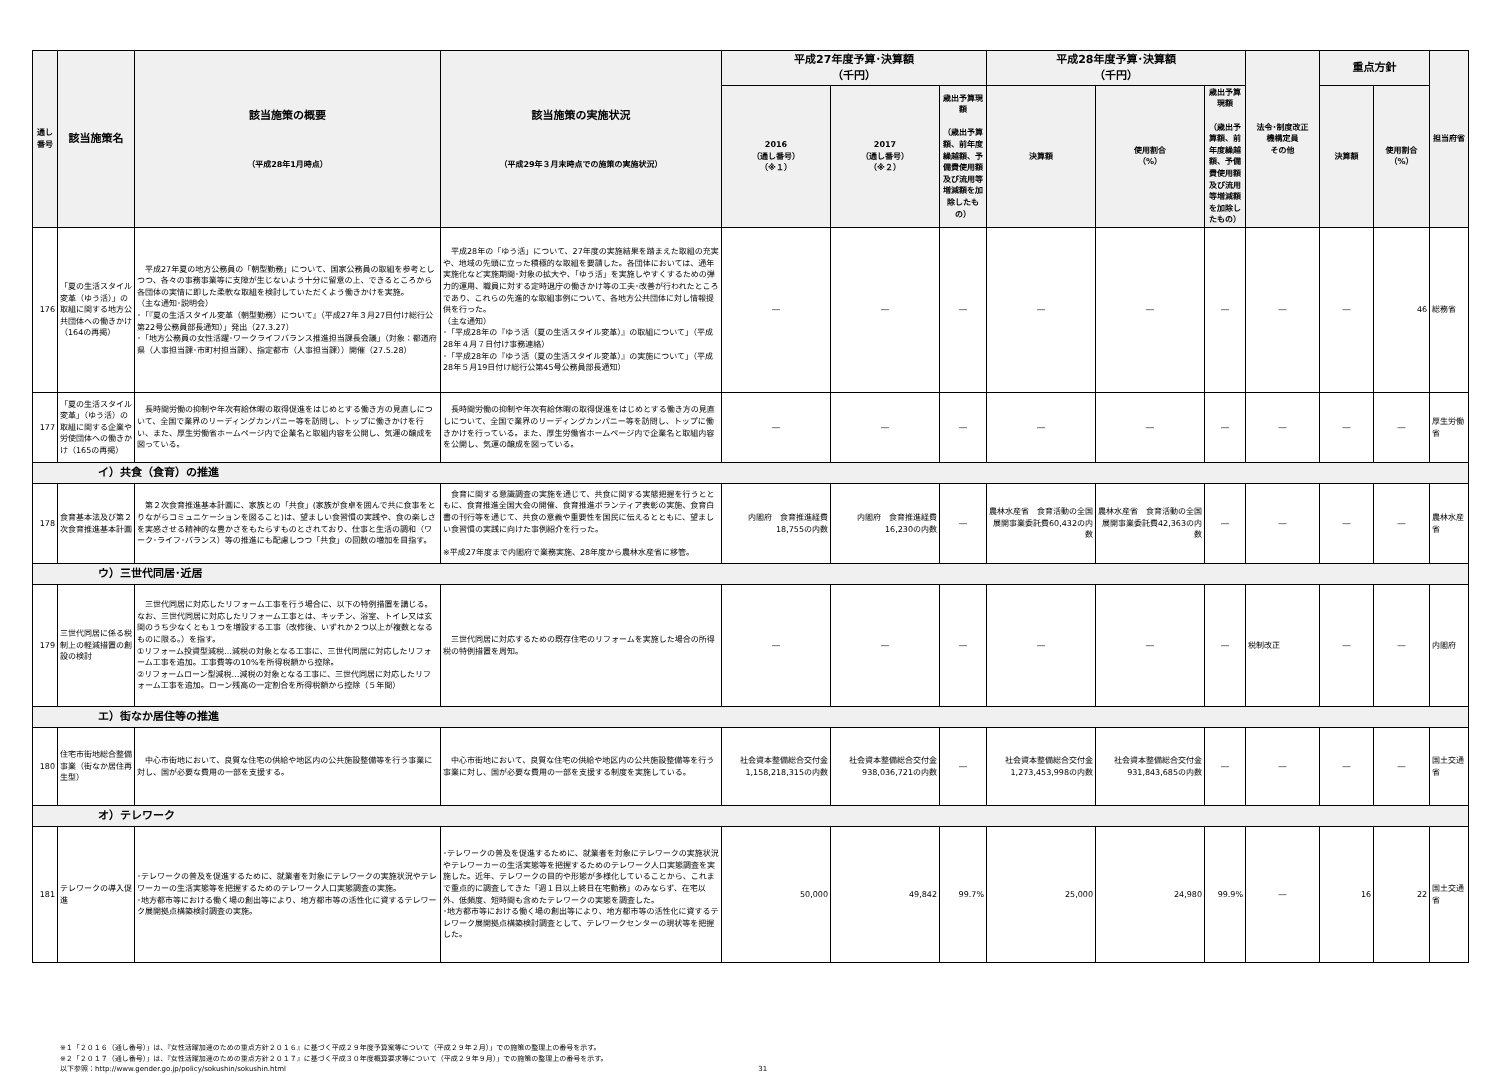| 通し番号 | 該当施策名 | 該当施策の概要 （平成28年1月時点） | 該当施策の実施状況 （平成29年３月末時点での施策の実施状況） | 平成27年度予算･決算額 （千円） | | | 平成28年度予算･決算額 （千円） | | | 法令･制度改正 機構定員 その他 | 重点方針 | | 担当府省 |
| --- | --- | --- | --- | --- | --- | --- | --- | --- | --- | --- | --- | --- | --- |
| | | | | 2016 （通し番号） （※１） | 2017 （通し番号） （※２） | | | | | | | | |
| | | | | | | 歳出予算現額 （歳出予算額、前年度繰越額、予備費使用額及び流用等増減額を加除したもの） | 決算額 | 使用割合 （%） | 歳出予算現額 （歳出予算額、前年度繰越額、予備費使用額及び流用等増減額を加除したもの） | | 決算額 | 使用割合 （%） | |
| 176 | 「夏の生活スタイル変革（ゆう活）」の取組に関する地方公共団体への働きかけ（164の再掲） | 平成27年夏の地方公務員の「朝型勤務」について、国家公務員の取組を参考としつつ、各々の事務事業等に支障が生じないよう十分に留意の上、できるところから各団体の実情に即した柔軟な取組を検討していただくよう働きかけを実施。 （主な通知･説明会） ･「『夏の生活スタイル変革（朝型勤務）について』（平成27年３月27日付け総行公第22号公務員部長通知）」発出（27.3.27） ･「地方公務員の女性活躍･ワークライフバランス推進担当課長会議」（対象：都道府県（人事担当課･市町村担当課）、指定都市（人事担当課））開催（27.5.28） | 平成28年の「ゆう活」について、27年度の実施結果を踏まえた取組の充実や、地域の先頭に立った積極的な取組を要請した。各団体においては、通年実施化など実施期間･対象の拡大や、「ゆう活」を実施しやすくするための弾力的運用、職員に対する定時退庁の働きかけ等の工夫･改善が行われたところであり、これらの先進的な取組事例について、各地方公共団体に対し情報提供を行った。 （主な通知） ･「平成28年の『ゆう活（夏の生活スタイル変革）』の取組について」（平成28年４月７日付け事務連絡） ･「平成28年の『ゆう活（夏の生活スタイル変革）』の実施について」（平成28年５月19日付け総行公第45号公務員部長通知） | ― | ― | ― | ― | ― | ― | ― | ― | 46 | 総務省 |
| 177 | 「夏の生活スタイル変革」（ゆう活）の取組に関する企業や労使団体への働きかけ（165の再掲） | 長時間労働の抑制や年次有給休暇の取得促進をはじめとする働き方の見直しについて、全国で業界のリーディングカンパニー等を訪問し、トップに働きかけを行い、また、厚生労働省ホームページ内で企業名と取組内容を公開し、気運の醸成を図っている。 | 長時間労働の抑制や年次有給休暇の取得促進をはじめとする働き方の見直しについて、全国で業界のリーディングカンパニー等を訪問し、トップに働きかけを行っている。また、厚生労働省ホームページ内で企業名と取組内容を公開し、気運の醸成を図っている。 | ― | ― | ― | ― | ― | ― | ― | ― | ― | 厚生労働省 |
| イ）共食（食育）の推進 | | | | | | | | | | | | | |
| 178 | 食育基本法及び第２次食育推進基本計画 | 第２次食育推進基本計画に、家族との「共食」(家族が食卓を囲んで共に食事をとりながらコミュニケーションを図ること)は、望ましい食習慣の実践や、食の楽しさを実感させる精神的な豊かさをもたらすものとされており、仕事と生活の調和（ワーク･ライフ･バランス）等の推進にも配慮しつつ「共食」の回数の増加を目指す。 | 食育に関する意識調査の実施を通じて、共食に関する実態把握を行うとともに、食育推進全国大会の開催、食育推進ボランティア表彰の実施、食育白書の刊行等を通じて、共食の意義や重要性を国民に伝えるとともに、望ましい食習慣の実践に向けた事例紹介を行った。 ※平成27年度まで内閣府で業務実施、28年度から農林水産省に移管。 | 内閣府 食育推進経費 18,755の内数 | 内閣府 食育推進経費 16,230の内数 | ― | 農林水産省 食育活動の全国展開事業委託費60,432の内数 | 農林水産省 食育活動の全国展開事業委託費42,363の内数 | ― | ― | ― | ― | 農林水産省 |
| ウ）三世代同居･近居 | | | | | | | | | | | | | |
| 179 | 三世代同居に係る税制上の軽減措置の創設の検討 | 三世代同居に対応したリフォーム工事を行う場合に、以下の特例措置を講じる。なお、三世代同居に対応したリフォーム工事とは、キッチン、浴室、トイレ又は玄関のうち少なくとも１つを増設する工事（改修後、いずれか２つ以上が複数となるものに限る。）を指す。 ①リフォーム投資型減税…減税の対象となる工事に、三世代同居に対応したリフォーム工事を追加。工事費等の10%を所得税額から控除。 ②リフォームローン型減税…減税の対象となる工事に、三世代同居に対応したリフォーム工事を追加。ローン残高の一定割合を所得税額から控除（５年間） | 三世代同居に対応するための既存住宅のリフォームを実施した場合の所得税の特例措置を周知。 | ― | ― | ― | ― | ― | ― | 税制改正 | ― | ― | 内閣府 |
| エ）街なか居住等の推進 | | | | | | | | | | | | | |
| 180 | 住宅市街地総合整備事業（街なか居住再生型） | 中心市街地において、良質な住宅の供給や地区内の公共施設整備等を行う事業に対し、国が必要な費用の一部を支援する。 | 中心市街地において、良質な住宅の供給や地区内の公共施設整備等を行う事業に対し、国が必要な費用の一部を支援する制度を実施している。 | 社会資本整備総合交付金 1,158,218,315の内数 | 社会資本整備総合交付金 938,036,721の内数 | ― | 社会資本整備総合交付金 1,273,453,998の内数 | 社会資本整備総合交付金 931,843,685の内数 | ― | ― | ― | ― | 国土交通省 |
| オ）テレワーク | | | | | | | | | | | | | |
| 181 | テレワークの導入促進 | ･テレワークの普及を促進するために、就業者を対象にテレワークの実施状況やテレワーカーの生活実態等を把握するためのテレワーク人口実態調査の実施。 ･地方都市等における働く場の創出等により、地方都市等の活性化に資するテレワーク展開拠点構築検討調査の実施。 | ･テレワークの普及を促進するために、就業者を対象にテレワークの実施状況やテレワーカーの生活実態等を把握するためのテレワーク人口実態調査を実施した。近年、テレワークの目的や形態が多様化していることから、これまで重点的に調査してきた「週１日以上終日在宅勤務」のみならず、在宅以外、低頻度、短時間も含めたテレワークの実態を調査した。 ･地方都市等における働く場の創出等により、地方都市等の活性化に資するテレワーク展開拠点構築検討調査として、テレワークセンターの現状等を把握した。 | 50,000 | 49,842 | 99.7% | 25,000 | 24,980 | 99.9% | ― | 16 | 22 | 国土交通省 |
※１「２０１６（通し番号）」は、『女性活躍加速のための重点方針２０１６』に基づく平成２９年度予算案等について（平成２９年２月）」での施策の整理上の番号を示す。
※２「２０１７（通し番号）」は、『女性活躍加速のための重点方針２０１７』に基づく平成３０年度概算要求等について（平成２９年９月）」での施策の整理上の番号を示す。
以下参照：http://www.gender.go.jp/policy/sokushin/sokushin.html 31